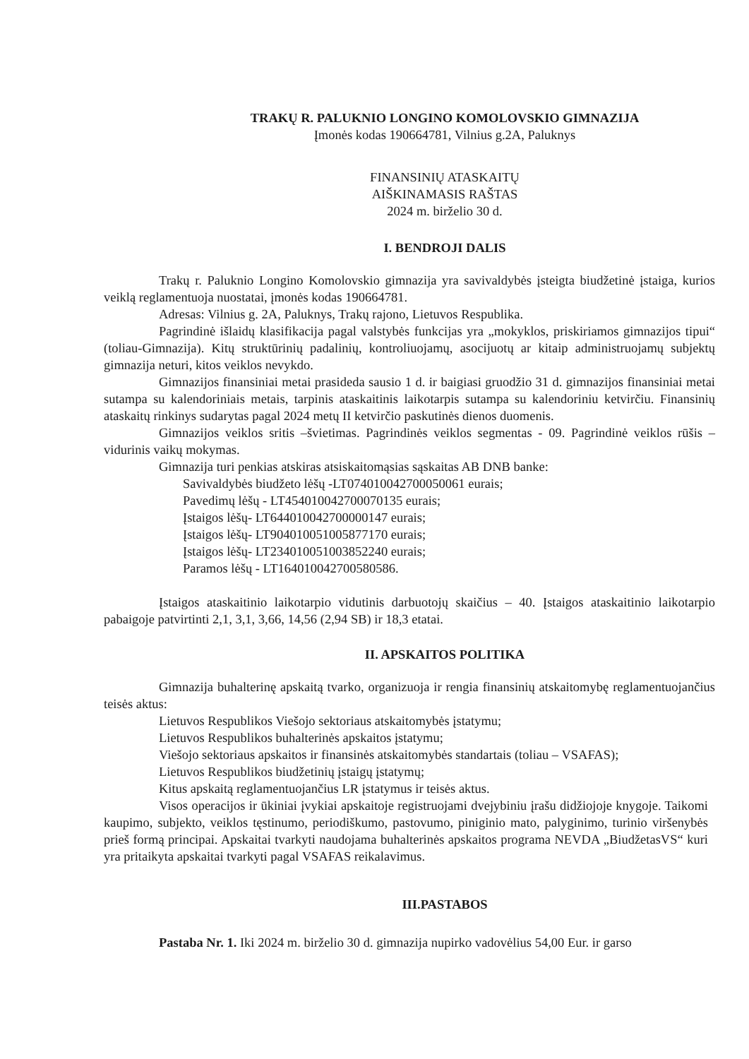TRAKŲ R. PALUKNIO LONGINO KOMOLOVSKIO GIMNAZIJA
Įmonės kodas 190664781, Vilnius g.2A, Paluknys
FINANSINIŲ ATASKAITŲ
AIŠKINAMASIS RAŠTAS
2024 m. birželio 30 d.
I. BENDROJI DALIS
Trakų r. Paluknio Longino Komolovskio gimnazija yra savivaldybės įsteigta biudžetinė įstaiga, kurios veiklą reglamentuoja nuostatai, įmonės kodas 190664781.
Adresas: Vilnius g. 2A, Paluknys, Trakų rajono, Lietuvos Respublika.
Pagrindinė išlaidų klasifikacija pagal valstybės funkcijas yra „mokyklos, priskiriamos gimnazijos tipui“ (toliau-Gimnazija). Kitų struktūrinių padalinių, kontroliuojamų, asocijuotų ar kitaip administruojamų subjektų gimnazija neturi, kitos veiklos nevykdo.
Gimnazijos finansiniai metai prasideda sausio 1 d. ir baigiasi gruodžio 31 d. gimnazijos finansiniai metai sutampa su kalendoriniais metais, tarpinis ataskaitinis laikotarpis sutampa su kalendoriniu ketvirčiu. Finansinių ataskaitų rinkinys sudarytas pagal 2024 metų II ketvirčio paskutinės dienos duomenis.
Gimnazijos veiklos sritis –švietimas. Pagrindinės veiklos segmentas - 09. Pagrindinė veiklos rūšis – vidurinis vaikų mokymas.
Gimnazija turi penkias atskiras atsiskaitomąsias sąskaitas AB DNB banke:
Savivaldybės biudžeto lėšų -LT074010042700050061 eurais;
Pavedimų lėšų - LT454010042700070135 eurais;
Įstaigos lėšų- LT644010042700000147 eurais;
Įstaigos lėšų- LT904010051005877170 eurais;
Įstaigos lėšų- LT234010051003852240 eurais;
Paramos lėšų - LT164010042700580586.
Įstaigos ataskaitinio laikotarpio vidutinis darbuotojų skaičius – 40. Įstaigos ataskaitinio laikotarpio pabaigoje patvirtinti 2,1, 3,1, 3,66, 14,56 (2,94 SB) ir 18,3 etatai.
II. APSKAITOS POLITIKA
Gimnazija buhalterinę apskaitą tvarko, organizuoja ir rengia finansinių atskaitomybę reglamentuojančius teisės aktus:
Lietuvos Respublikos Viešojo sektoriaus atskaitomybės įstatymu;
Lietuvos Respublikos buhalterinės apskaitos įstatymu;
Viešojo sektoriaus apskaitos ir finansinės atskaitomybės standartais (toliau – VSAFAS);
Lietuvos Respublikos biudžetinių įstaigų įstatymų;
Kitus apskaitą reglamentuojančius LR įstatymus ir teisės aktus.
Visos operacijos ir ūkiniai įvykiai apskaitoje registruojami dvejybiniu įrašu didžiojoje knygoje. Taikomi kaupimo, subjekto, veiklos tęstinumo, periodiškumo, pastovumo, piniginio mato, palyginimo, turinio viršenybės prieš formą principai. Apskaitai tvarkyti naudojama buhalterinės apskaitos programa NEVDA „BiudžetasVS“ kuri yra pritaikyta apskaitai tvarkyti pagal VSAFAS reikalavimus.
III.PASTABOS
Pastaba Nr. 1. Iki 2024 m. birželio 30 d. gimnazija nupirko vadovėlius 54,00 Eur. ir garso